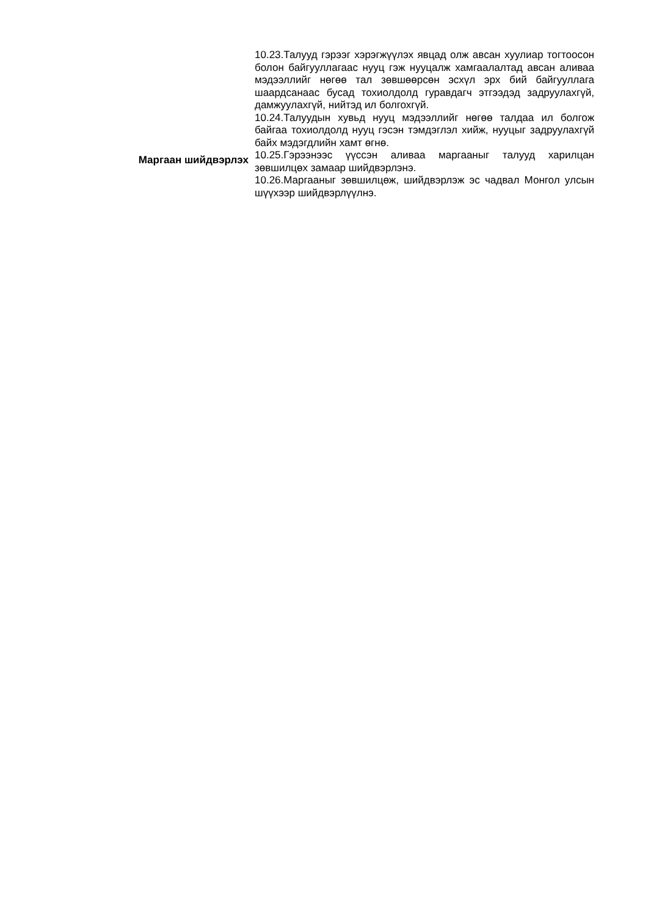10.23.Талууд гэрээг хэрэгжүүлэх явцад олж авсан хуулиар тогтоосон болон байгууллагаас нууц гэж нууцалж хамгаалалтад авсан аливаа мэдээллийг нөгөө тал зөвшөөрсөн эсхүл эрх бий байгууллага шаардсанаас бусад тохиолдолд гуравдагч этгээдэд задруулахгүй, дамжуулахгүй, нийтэд ил болгохгүй.
10.24.Талуудын хувьд нууц мэдээллийг нөгөө талдаа ил болгож байгаа тохиолдолд нууц гэсэн тэмдэглэл хийж, нууцыг задруулахгүй байх мэдэгдлийн хамт өгнө.
Маргаан шийдвэрлэх
10.25.Гэрээнээс үүссэн аливаа маргааныг талууд харилцан зөвшилцөх замаар шийдвэрлэнэ.
10.26.Маргааныг зөвшилцөж, шийдвэрлэж эс чадвал Монгол улсын шүүхээр шийдвэрлүүлнэ.